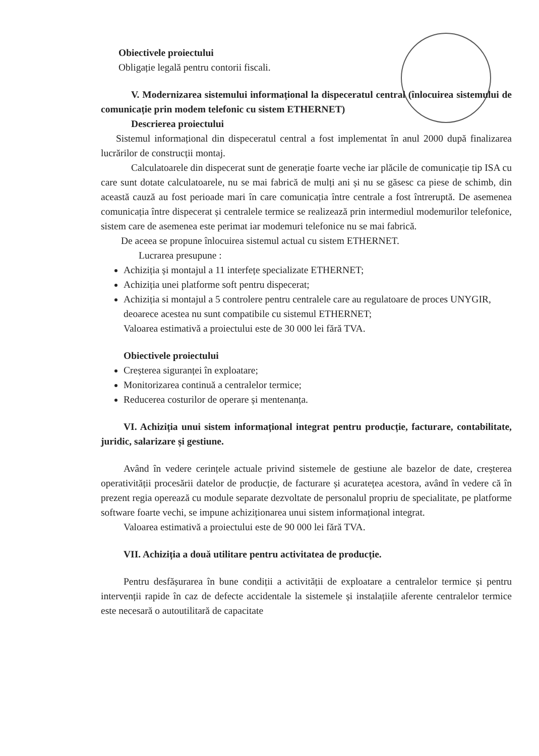Obiectivele proiectului
Obligație legală pentru contorii fiscali.
V. Modernizarea sistemului informațional la dispeceratul central (înlocuirea sistemului de comunicație prin modem telefonic cu sistem ETHERNET)
Descrierea proiectului
Sistemul informațional din dispeceratul central a fost implementat în anul 2000 după finalizarea lucrărilor de construcții montaj.
Calculatoarele din dispecerat sunt de generație foarte veche iar plăcile de comunicație tip ISA cu care sunt dotate calculatoarele, nu se mai fabrică de mulți ani și nu se găsesc ca piese de schimb, din această cauză au fost perioade mari în care comunicația între centrale a fost întreruptă. De asemenea comunicația între dispecerat și centralele termice se realizează prin intermediul modemurilor telefonice, sistem care de asemenea este perimat iar modemuri telefonice nu se mai fabrică.
De aceea se propune înlocuirea sistemul actual cu sistem ETHERNET.
Lucrarea presupune :
Achiziția și montajul a 11 interfețe specializate ETHERNET;
Achiziția unei platforme soft pentru dispecerat;
Achiziția si montajul a 5 controlere pentru centralele care au regulatoare de proces UNYGIR, deoarece acestea nu sunt compatibile cu sistemul ETHERNET;
Valoarea estimativă a proiectului este de 30 000 lei fără TVA.
Obiectivele proiectului
Creșterea siguranței în exploatare;
Monitorizarea continuă a centralelor termice;
Reducerea costurilor de operare și mentenanța.
VI. Achiziția unui sistem informațional integrat pentru producție, facturare, contabilitate, juridic, salarizare și gestiune.
Având în vedere cerințele actuale privind sistemele de gestiune ale bazelor de date, creșterea operativității procesării datelor de producție, de facturare și acuratețea acestora, având în vedere că în prezent regia operează cu module separate dezvoltate de personalul propriu de specialitate, pe platforme software foarte vechi, se impune achiziționarea unui sistem informațional integrat.
Valoarea estimativă a proiectului este de 90 000 lei fără TVA.
VII. Achiziția a două utilitare pentru activitatea de producție.
Pentru desfășurarea în bune condiții a activității de exploatare a centralelor termice și pentru intervenții rapide în caz de defecte accidentale la sistemele și instalațiile aferente centralelor termice este necesară o autoutilitară de capacitate